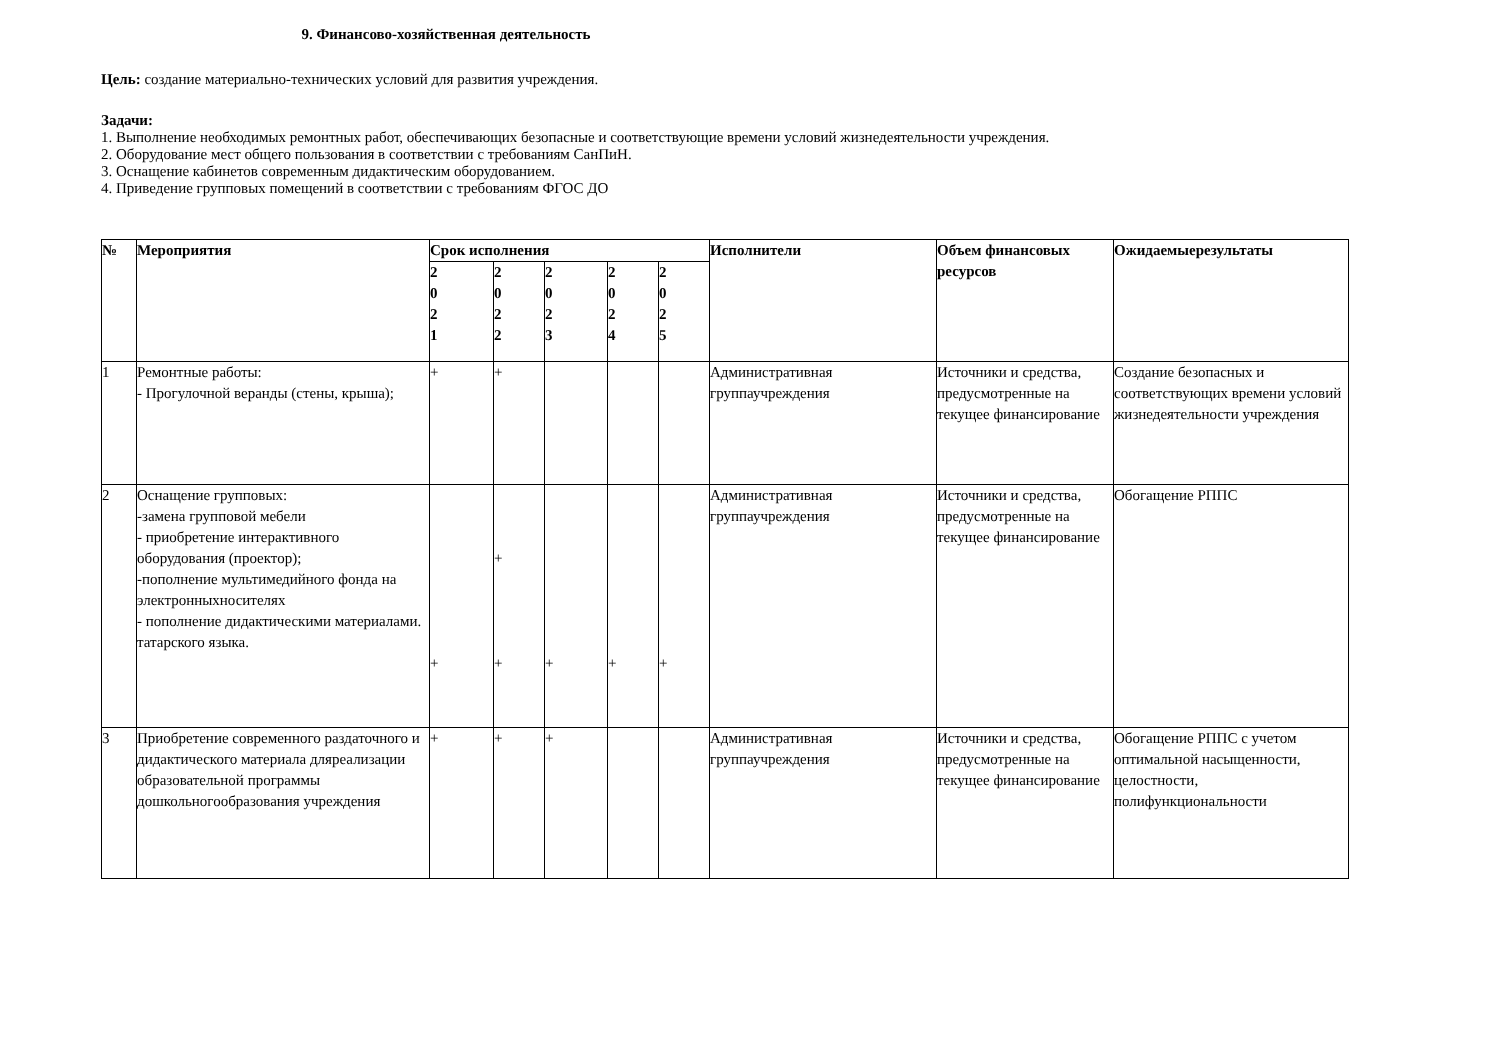9. Финансово-хозяйственная деятельность
Цель: создание материально-технических условий для развития учреждения.
Задачи:
1. Выполнение необходимых ремонтных работ, обеспечивающих безопасные и соответствующие времени условий жизнедеятельности учреждения.
2. Оборудование мест общего пользования в соответствии с требованиям СанПиН.
3. Оснащение кабинетов современным дидактическим оборудованием.
4. Приведение групповых помещений в соответствии с требованиям ФГОС ДО
| № | Мероприятия | Срок исполнения | | | | | Исполнители | Объем финансовых ресурсов | Ожидаемыерезультаты |
| --- | --- | --- | --- | --- | --- | --- | --- | --- | --- |
| | | 2 0 2 1 | 2 0 2 2 | 2 0 2 3 | 2 0 2 4 | 2 0 2 5 | | | |
| 1 | Ремонтные работы: - Прогулочной веранды (стены, крыша); | + | + | | | | Административная группаучреждения | Источники и средства, предусмотренные на текущее финансирование | Создание безопасных и соответствующих времени условий жизнедеятельности учреждения |
| 2 | Оснащение групповых: -замена групповой мебели - приобретение интерактивного оборудования (проектор); -пополнение мультимедийного фонда на электронныхносителях - пополнение дидактическими материалами. татарского языка. | + | + + | + | + | + | Административная группаучреждения | Источники и средства, предусмотренные на текущее финансирование | Обогащение РППС |
| 3 | Приобретение современного раздаточного и дидактического материала дляреализации образовательной программы дошкольногообразования учреждения | + | + | + | | | Административная группаучреждения | Источники и средства, предусмотренные на текущее финансирование | Обогащение РППС с учетом оптимальной насыщенности, целостности, полифункциональности |